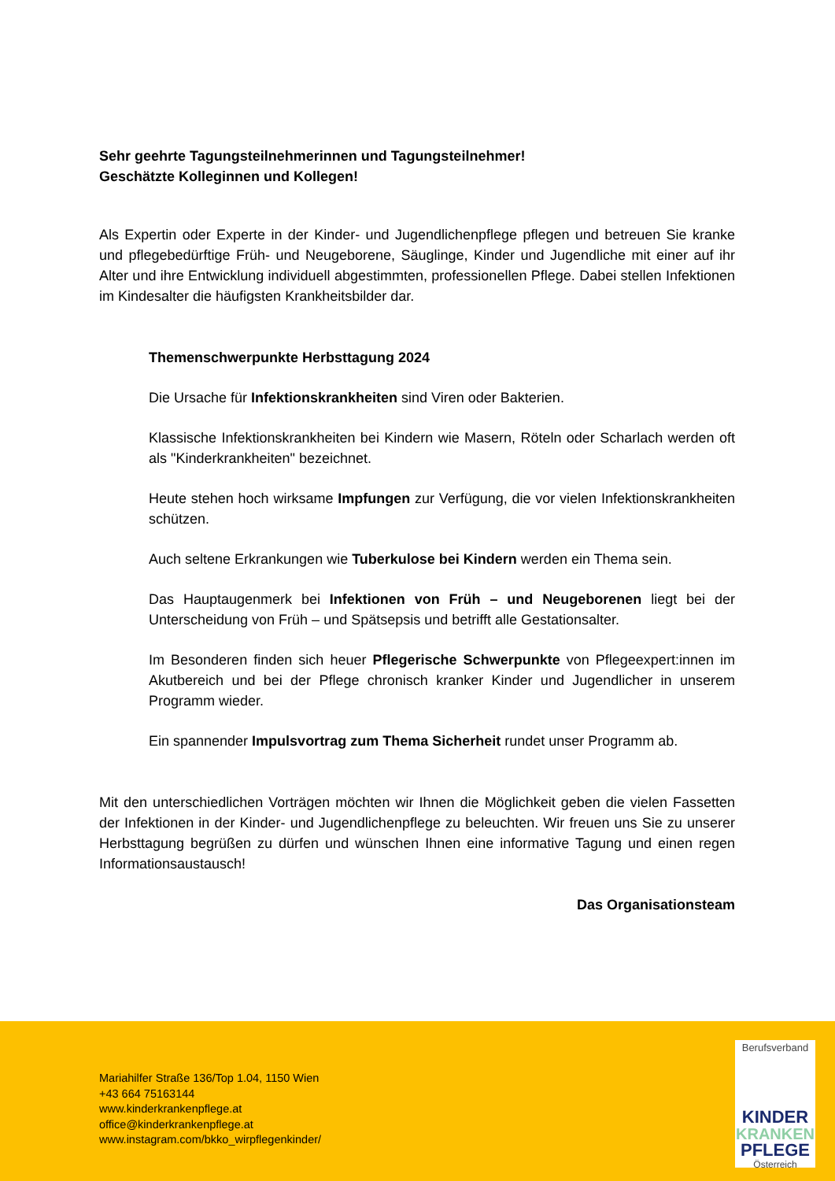Sehr geehrte Tagungsteilnehmerinnen und Tagungsteilnehmer!
Geschätzte Kolleginnen und Kollegen!
Als Expertin oder Experte in der Kinder- und Jugendlichenpflege pflegen und betreuen Sie kranke und pflegebedürftige Früh- und Neugeborene, Säuglinge, Kinder und Jugendliche mit einer auf ihr Alter und ihre Entwicklung individuell abgestimmten, professionellen Pflege. Dabei stellen Infektionen im Kindesalter die häufigsten Krankheitsbilder dar.
Themenschwerpunkte Herbsttagung 2024
Die Ursache für Infektionskrankheiten sind Viren oder Bakterien.
Klassische Infektionskrankheiten bei Kindern wie Masern, Röteln oder Scharlach werden oft als "Kinderkrankheiten" bezeichnet.
Heute stehen hoch wirksame Impfungen zur Verfügung, die vor vielen Infektionskrankheiten schützen.
Auch seltene Erkrankungen wie Tuberkulose bei Kindern werden ein Thema sein.
Das Hauptaugenmerk bei Infektionen von Früh – und Neugeborenen liegt bei der Unterscheidung von Früh – und Spätsepsis und betrifft alle Gestationsalter.
Im Besonderen finden sich heuer Pflegerische Schwerpunkte von Pflegeexpert:innen im Akutbereich und bei der Pflege chronisch kranker Kinder und Jugendlicher in unserem Programm wieder.
Ein spannender Impulsvortrag zum Thema Sicherheit rundet unser Programm ab.
Mit den unterschiedlichen Vorträgen möchten wir Ihnen die Möglichkeit geben die vielen Fassetten der Infektionen in der Kinder- und Jugendlichenpflege zu beleuchten. Wir freuen uns Sie zu unserer Herbsttagung begrüßen zu dürfen und wünschen Ihnen eine informative Tagung und einen regen Informationsaustausch!
Das Organisationsteam
Mariahilfer Straße 136/Top 1.04, 1150 Wien
+43 664 75163144
www.kinderkrankenpflege.at
office@kinderkrankenpflege.at
www.instagram.com/bkko_wirpflegenkinder/
Berufsverband
KINDER
KRANKEN
PFLEGE
Österreich